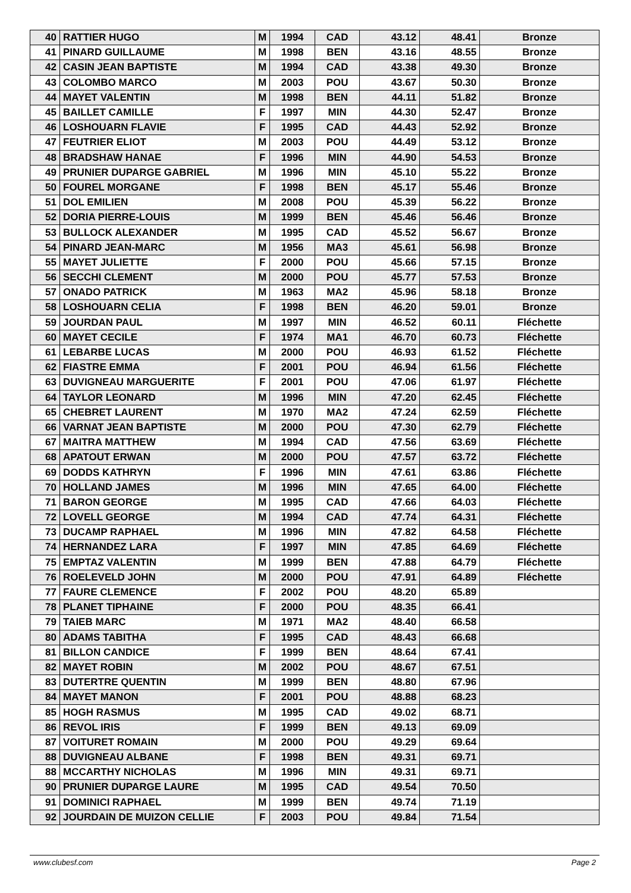| 40 | RATTIER HUGO | M | 1994 | CAD | 43.12 | 48.41 | Bronze |
| 41 | PINARD GUILLAUME | M | 1998 | BEN | 43.16 | 48.55 | Bronze |
| 42 | CASIN JEAN BAPTISTE | M | 1994 | CAD | 43.38 | 49.30 | Bronze |
| 43 | COLOMBO MARCO | M | 2003 | POU | 43.67 | 50.30 | Bronze |
| 44 | MAYET VALENTIN | M | 1998 | BEN | 44.11 | 51.82 | Bronze |
| 45 | BAILLET CAMILLE | F | 1997 | MIN | 44.30 | 52.47 | Bronze |
| 46 | LOSHOUARN FLAVIE | F | 1995 | CAD | 44.43 | 52.92 | Bronze |
| 47 | FEUTRIER ELIOT | M | 2003 | POU | 44.49 | 53.12 | Bronze |
| 48 | BRADSHAW HANAE | F | 1996 | MIN | 44.90 | 54.53 | Bronze |
| 49 | PRUNIER DUPARGE GABRIEL | M | 1996 | MIN | 45.10 | 55.22 | Bronze |
| 50 | FOUREL MORGANE | F | 1998 | BEN | 45.17 | 55.46 | Bronze |
| 51 | DOL EMILIEN | M | 2008 | POU | 45.39 | 56.22 | Bronze |
| 52 | DORIA PIERRE-LOUIS | M | 1999 | BEN | 45.46 | 56.46 | Bronze |
| 53 | BULLOCK ALEXANDER | M | 1995 | CAD | 45.52 | 56.67 | Bronze |
| 54 | PINARD JEAN-MARC | M | 1956 | MA3 | 45.61 | 56.98 | Bronze |
| 55 | MAYET JULIETTE | F | 2000 | POU | 45.66 | 57.15 | Bronze |
| 56 | SECCHI CLEMENT | M | 2000 | POU | 45.77 | 57.53 | Bronze |
| 57 | ONADO PATRICK | M | 1963 | MA2 | 45.96 | 58.18 | Bronze |
| 58 | LOSHOUARN CELIA | F | 1998 | BEN | 46.20 | 59.01 | Bronze |
| 59 | JOURDAN PAUL | M | 1997 | MIN | 46.52 | 60.11 | Fléchette |
| 60 | MAYET CECILE | F | 1974 | MA1 | 46.70 | 60.73 | Fléchette |
| 61 | LEBARBE LUCAS | M | 2000 | POU | 46.93 | 61.52 | Fléchette |
| 62 | FIASTRE EMMA | F | 2001 | POU | 46.94 | 61.56 | Fléchette |
| 63 | DUVIGNEAU MARGUERITE | F | 2001 | POU | 47.06 | 61.97 | Fléchette |
| 64 | TAYLOR LEONARD | M | 1996 | MIN | 47.20 | 62.45 | Fléchette |
| 65 | CHEBRET LAURENT | M | 1970 | MA2 | 47.24 | 62.59 | Fléchette |
| 66 | VARNAT JEAN BAPTISTE | M | 2000 | POU | 47.30 | 62.79 | Fléchette |
| 67 | MAITRA MATTHEW | M | 1994 | CAD | 47.56 | 63.69 | Fléchette |
| 68 | APATOUT ERWAN | M | 2000 | POU | 47.57 | 63.72 | Fléchette |
| 69 | DODDS KATHRYN | F | 1996 | MIN | 47.61 | 63.86 | Fléchette |
| 70 | HOLLAND JAMES | M | 1996 | MIN | 47.65 | 64.00 | Fléchette |
| 71 | BARON GEORGE | M | 1995 | CAD | 47.66 | 64.03 | Fléchette |
| 72 | LOVELL GEORGE | M | 1994 | CAD | 47.74 | 64.31 | Fléchette |
| 73 | DUCAMP RAPHAEL | M | 1996 | MIN | 47.82 | 64.58 | Fléchette |
| 74 | HERNANDEZ LARA | F | 1997 | MIN | 47.85 | 64.69 | Fléchette |
| 75 | EMPTAZ VALENTIN | M | 1999 | BEN | 47.88 | 64.79 | Fléchette |
| 76 | ROELEVELD JOHN | M | 2000 | POU | 47.91 | 64.89 | Fléchette |
| 77 | FAURE CLEMENCE | F | 2002 | POU | 48.20 | 65.89 | |
| 78 | PLANET TIPHAINE | F | 2000 | POU | 48.35 | 66.41 | |
| 79 | TAIEB MARC | M | 1971 | MA2 | 48.40 | 66.58 | |
| 80 | ADAMS TABITHA | F | 1995 | CAD | 48.43 | 66.68 | |
| 81 | BILLON CANDICE | F | 1999 | BEN | 48.64 | 67.41 | |
| 82 | MAYET ROBIN | M | 2002 | POU | 48.67 | 67.51 | |
| 83 | DUTERTRE QUENTIN | M | 1999 | BEN | 48.80 | 67.96 | |
| 84 | MAYET MANON | F | 2001 | POU | 48.88 | 68.23 | |
| 85 | HOGH RASMUS | M | 1995 | CAD | 49.02 | 68.71 | |
| 86 | REVOL IRIS | F | 1999 | BEN | 49.13 | 69.09 | |
| 87 | VOITURET ROMAIN | M | 2000 | POU | 49.29 | 69.64 | |
| 88 | DUVIGNEAU ALBANE | F | 1998 | BEN | 49.31 | 69.71 | |
| 88 | MCCARTHY NICHOLAS | M | 1996 | MIN | 49.31 | 69.71 | |
| 90 | PRUNIER DUPARGE LAURE | M | 1995 | CAD | 49.54 | 70.50 | |
| 91 | DOMINICI RAPHAEL | M | 1999 | BEN | 49.74 | 71.19 | |
| 92 | JOURDAIN DE MUIZON CELLIE | F | 2003 | POU | 49.84 | 71.54 | |
www.clubesf.com Page 2